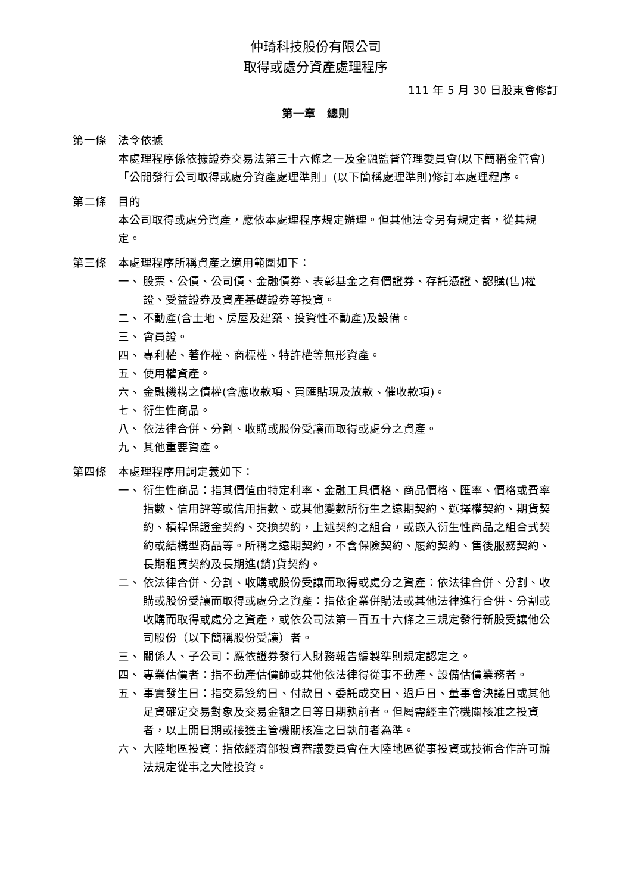仲琦科技股份有限公司
取得或處分資產處理程序
111 年 5 月 30 日股東會修訂
第一章　總則
第一條 法令依據
本處理程序係依據證券交易法第三十六條之一及金融監督管理委員會(以下簡稱金管會)「公開發行公司取得或處分資產處理準則」(以下簡稱處理準則)修訂本處理程序。
第二條 目的
本公司取得或處分資產，應依本處理程序規定辦理。但其他法令另有規定者，從其規定。
第三條 本處理程序所稱資產之適用範圍如下：
一、 股票、公債、公司債、金融債券、表彰基金之有價證券、存託憑證、認購(售)權證、受益證券及資產基礎證券等投資。
二、 不動產(含土地、房屋及建築、投資性不動產)及設備。
三、 會員證。
四、 專利權、著作權、商標權、特許權等無形資產。
五、 使用權資產。
六、 金融機構之債權(含應收款項、買匯貼現及放款、催收款項)。
七、 衍生性商品。
八、 依法律合併、分割、收購或股份受讓而取得或處分之資產。
九、 其他重要資產。
第四條 本處理程序用詞定義如下：
一、 衍生性商品：指其價值由特定利率、金融工具價格、商品價格、匯率、價格或費率指數、信用評等或信用指數、或其他變數所衍生之遠期契約、選擇權契約、期貨契約、槓桿保證金契約、交換契約，上述契約之組合，或嵌入衍生性商品之組合式契約或結構型商品等。所稱之遠期契約，不含保險契約、履約契約、售後服務契約、長期租賃契約及長期進(銷)貨契約。
二、 依法律合併、分割、收購或股份受讓而取得或處分之資產：依法律合併、分割、收購或股份受讓而取得或處分之資產：指依企業併購法或其他法律進行合併、分割或收購而取得或處分之資產，或依公司法第一百五十六條之三規定發行新股受讓他公司股份（以下簡稱股份受讓）者。
三、 關係人、子公司：應依證券發行人財務報告編製準則規定認定之。
四、 專業估價者：指不動產估價師或其他依法律得從事不動產、設備估價業務者。
五、 事實發生日：指交易簽約日、付款日、委託成交日、過戶日、董事會決議日或其他足資確定交易對象及交易金額之日等日期孰前者。但屬需經主管機關核准之投資者，以上開日期或接獲主管機關核准之日孰前者為準。
六、 大陸地區投資：指依經濟部投資審議委員會在大陸地區從事投資或技術合作許可辦法規定從事之大陸投資。